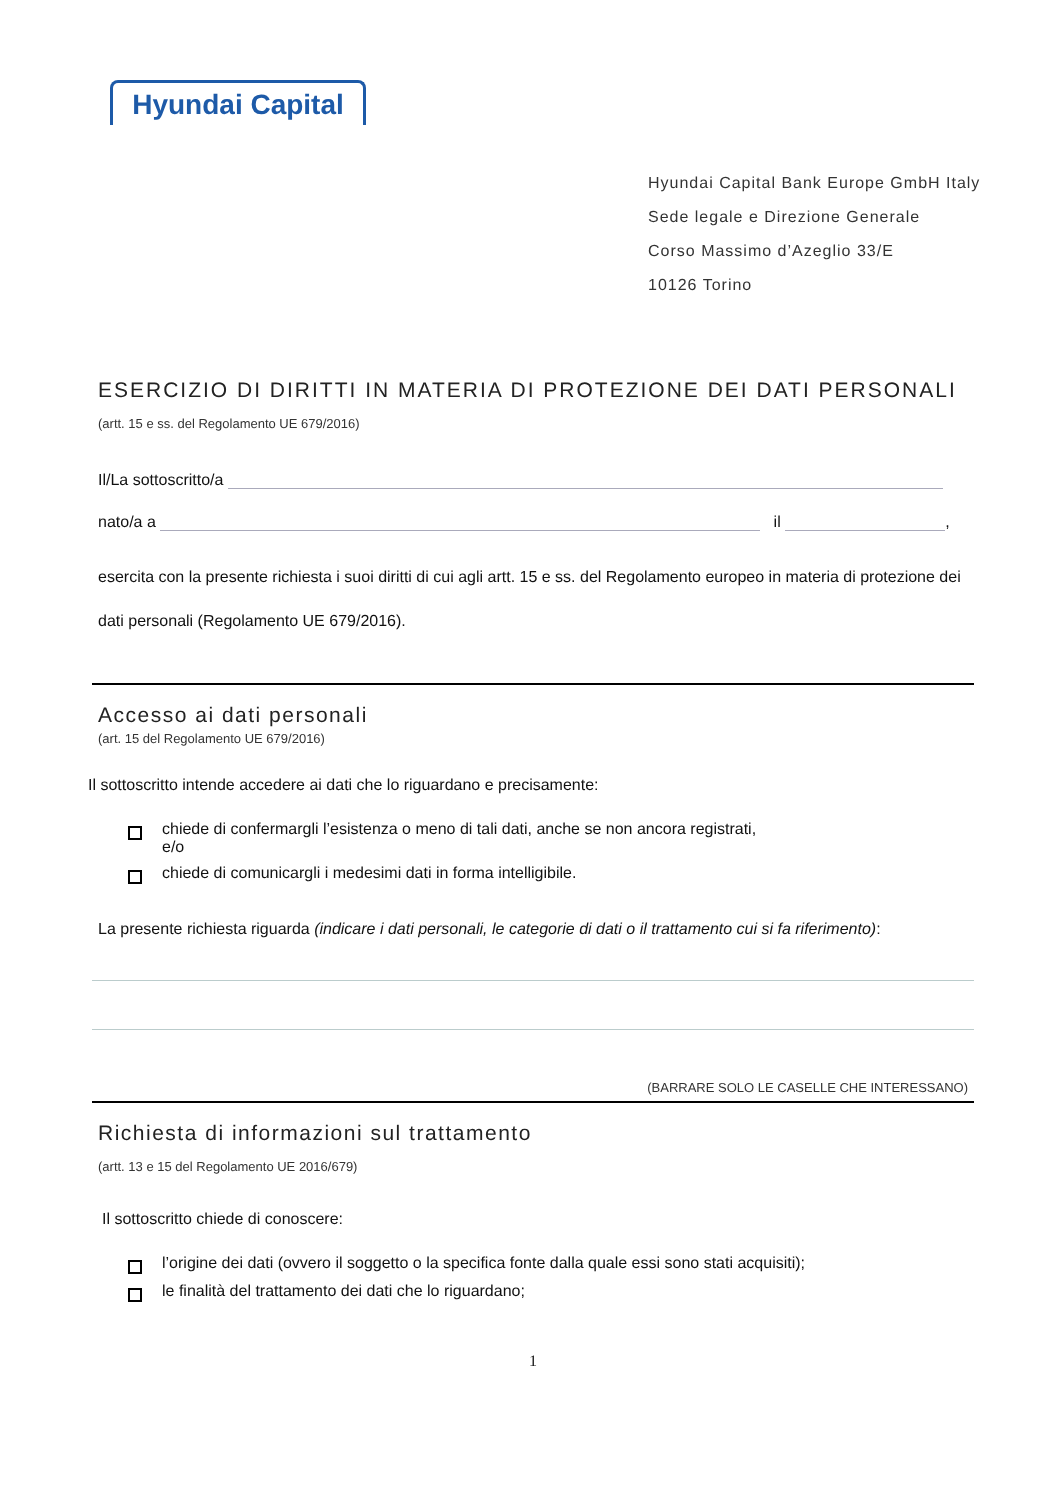Hyundai Capital
Hyundai Capital Bank Europe GmbH Italy
Sede legale e Direzione Generale
Corso Massimo d’Azeglio 33/E
10126 Torino
ESERCIZIO DI DIRITTI IN MATERIA DI PROTEZIONE DEI DATI PERSONALI
(artt. 15 e ss. del Regolamento UE 679/2016)
Il/La sottoscritto/a
nato/a a il ,
esercita con la presente richiesta i suoi diritti di cui agli artt. 15 e ss. del Regolamento europeo in materia di protezione dei dati personali (Regolamento UE 679/2016).
Accesso ai dati personali
(art. 15 del Regolamento UE 679/2016)
Il sottoscritto intende accedere ai dati che lo riguardano e precisamente:
chiede di confermargli l’esistenza o meno di tali dati, anche se non ancora registrati,
e/o
chiede di comunicargli i medesimi dati in forma intelligibile.
La presente richiesta riguarda (indicare i dati personali, le categorie di dati o il trattamento cui si fa riferimento):
(BARRARE SOLO LE CASELLE CHE INTERESSANO)
Richiesta di informazioni sul trattamento
(artt. 13 e 15 del Regolamento UE 2016/679)
Il sottoscritto chiede di conoscere:
l’origine dei dati (ovvero il soggetto o la specifica fonte dalla quale essi sono stati acquisiti);
le finalità del trattamento dei dati che lo riguardano;
1